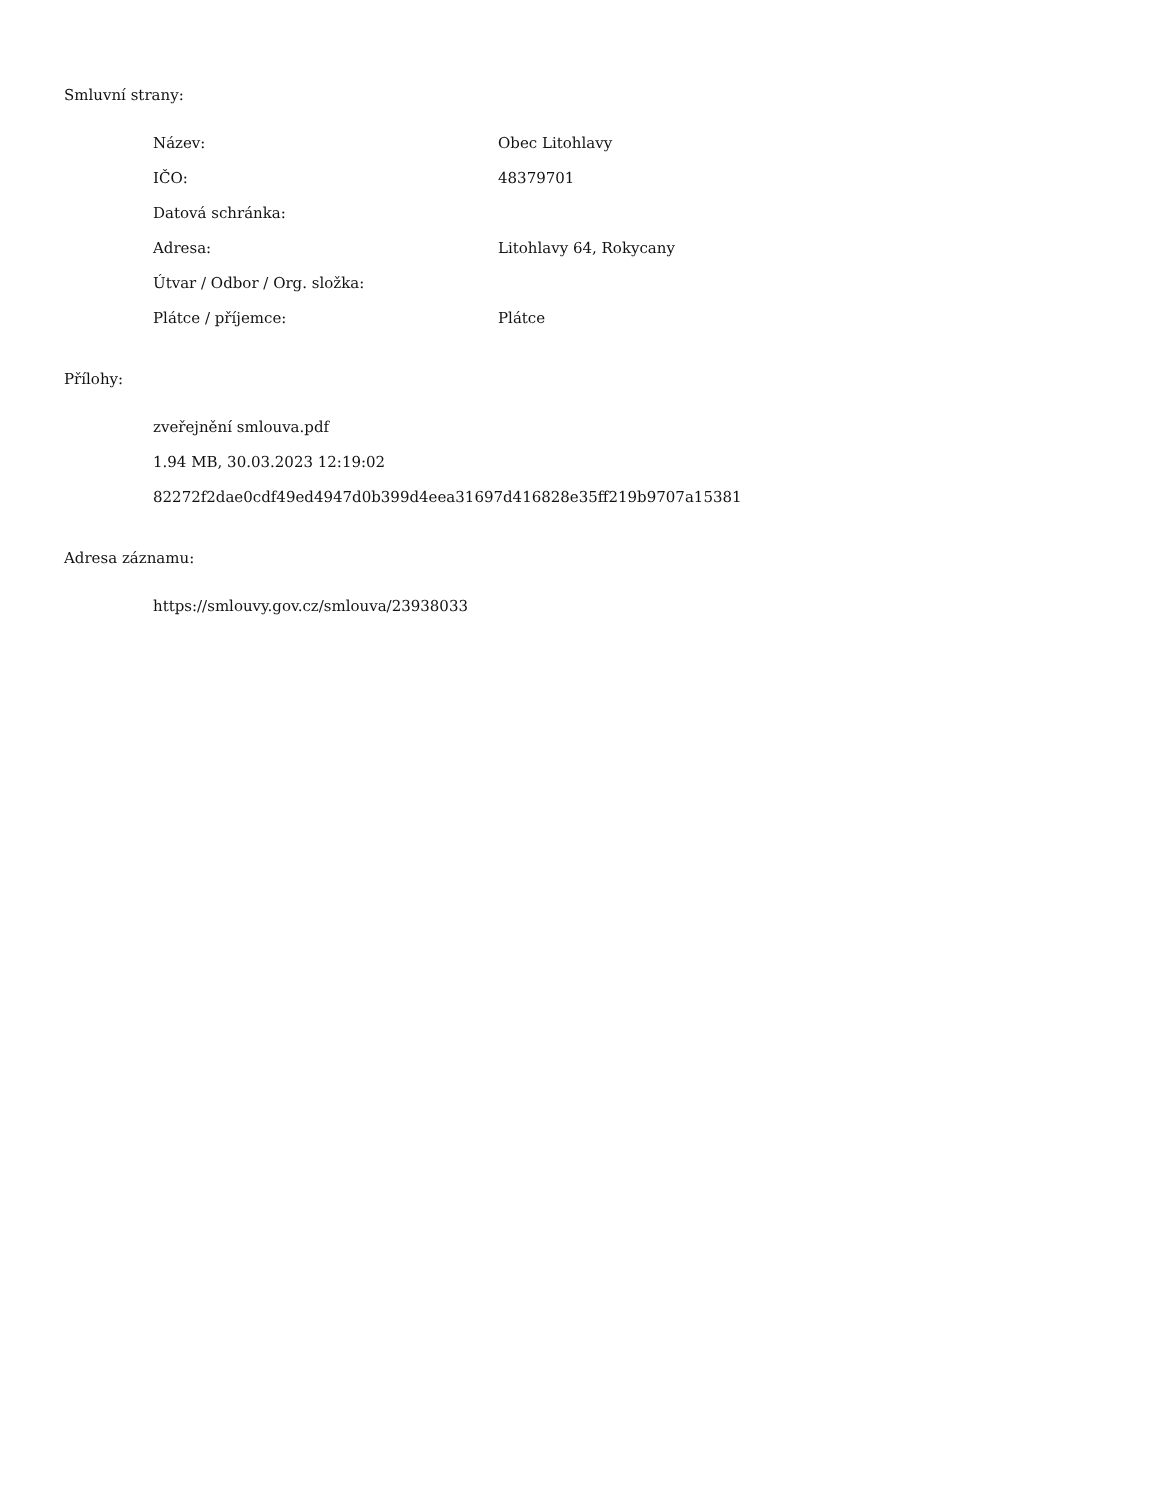Smluvní strany:
Název: Obec Litohlavy
IČO: 48379701
Datová schránka:
Adresa: Litohlavy 64, Rokycany
Útvar / Odbor / Org. složka:
Plátce / příjemce: Plátce
Přílohy:
zveřejnění smlouva.pdf
1.94 MB, 30.03.2023 12:19:02
82272f2dae0cdf49ed4947d0b399d4eea31697d416828e35ff219b9707a15381
Adresa záznamu:
https://smlouvy.gov.cz/smlouva/23938033